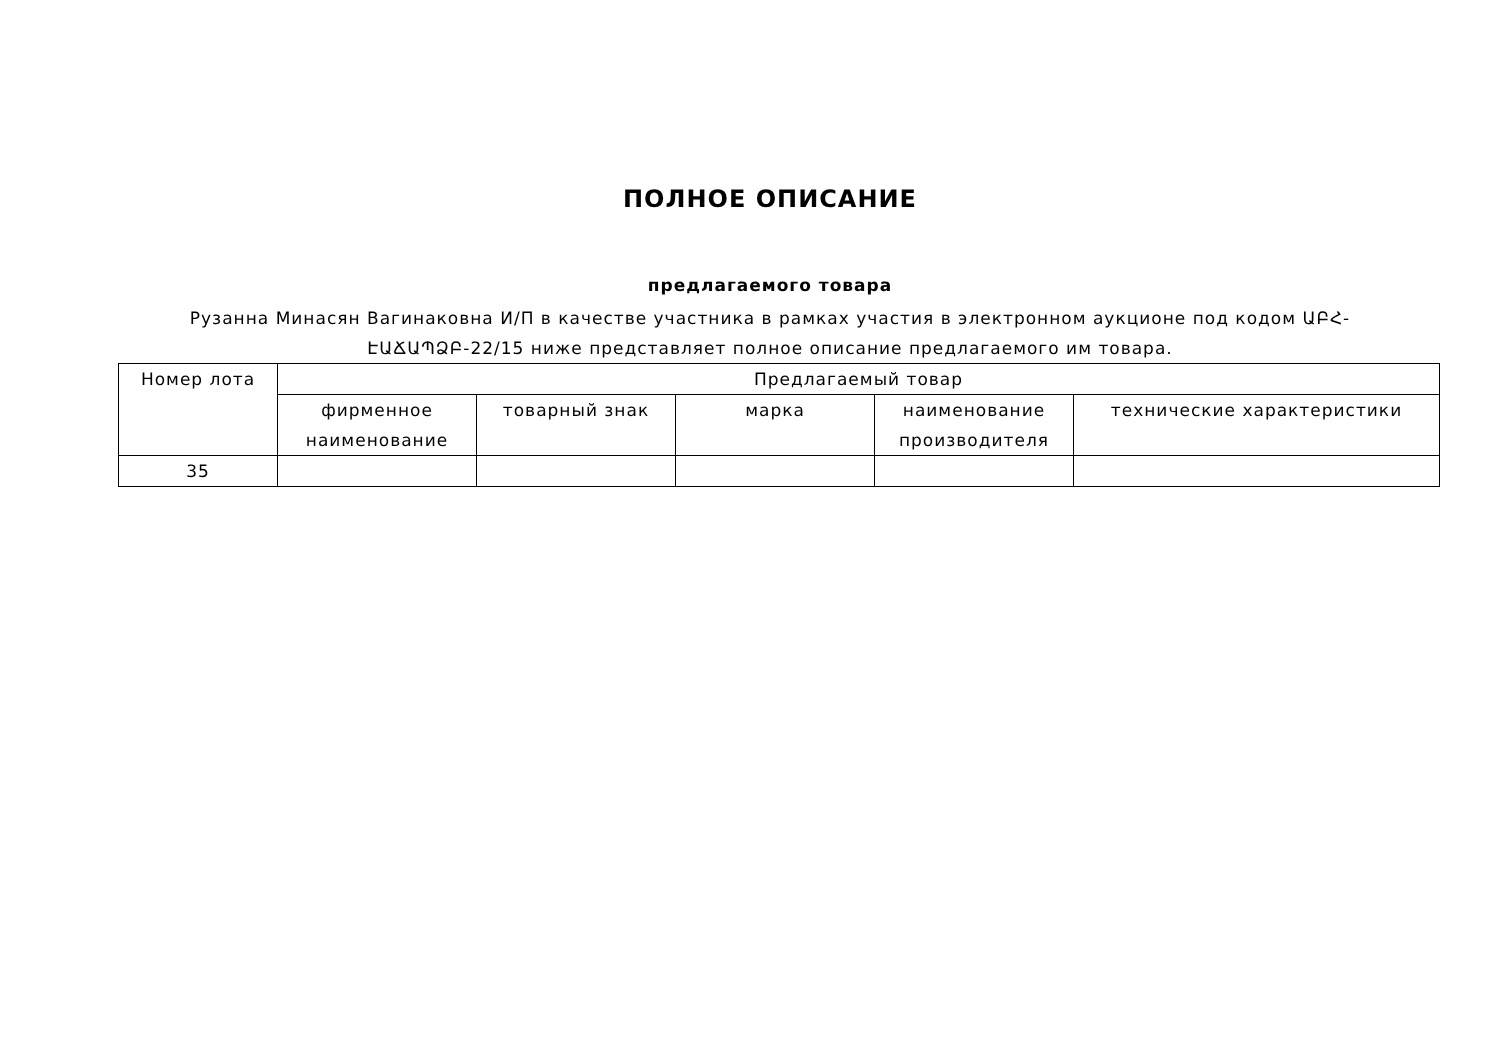ПОЛНОЕ ОПИСАНИЕ
предлагаемого товара
Рузанна Минасян Вагинаковна И/П в качестве участника в рамках участия в электронном аукционе под кодом ԱԲՀ-ԷԱՃԱՊՁԲ-22/15 ниже представляет полное описание предлагаемого им товара.
| Номер лота | Предлагаемый товар | | | | |
| --- | --- | --- | --- | --- | --- |
| | фирменное наименование | товарный знак | марка | наименование производителя | технические характеристики |
| 35 | | | | | |